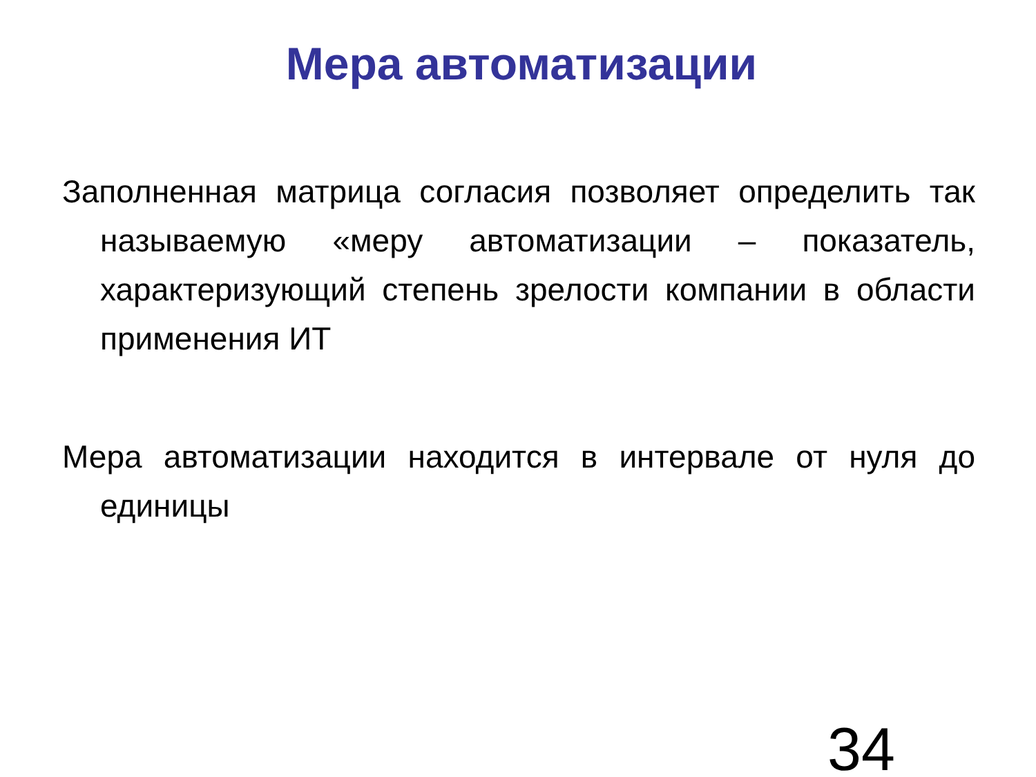Мера автоматизации
Заполненная матрица согласия позволяет определить так называемую «меру автоматизации – показатель, характеризующий степень зрелости компании в области применения ИТ
Мера автоматизации находится в интервале от нуля до единицы
34